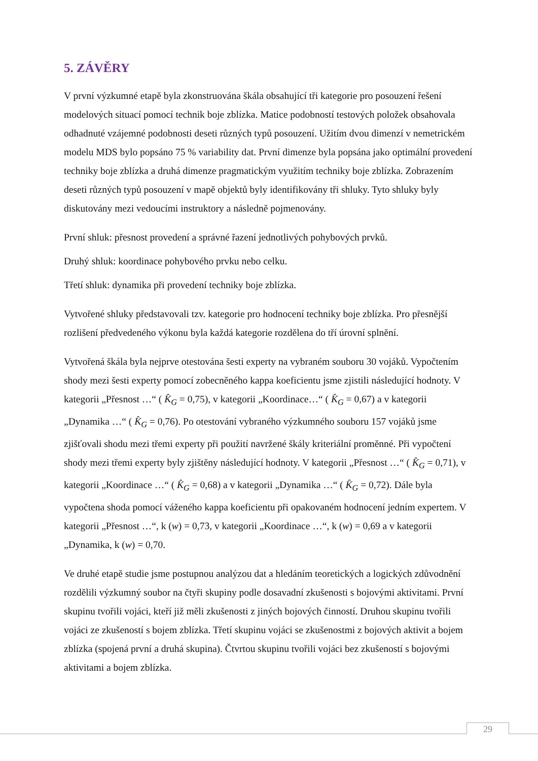5. ZÁVĚRY
V první výzkumné etapě byla zkonstruována škála obsahující tři kategorie pro posouzení řešení modelových situací pomocí technik boje zblízka. Matice podobností testových položek obsahovala odhadnuté vzájemné podobnosti deseti různých typů posouzení. Užitím dvou dimenzí v nemetrickém modelu MDS bylo popsáno 75 % variability dat. První dimenze byla popsána jako optimální provedení techniky boje zblízka a druhá dimenze pragmatickým využitím techniky boje zblízka. Zobrazením deseti různých typů posouzení v mapě objektů byly identifikovány tři shluky. Tyto shluky byly diskutovány mezi vedoucími instruktory a následně pojmenovány.
První shluk: přesnost provedení a správné řazení jednotlivých pohybových prvků.
Druhý shluk: koordinace pohybového prvku nebo celku.
Třetí shluk: dynamika při provedení techniky boje zblízka.
Vytvořené shluky představovali tzv. kategorie pro hodnocení techniky boje zblízka. Pro přesnější rozlišení předvedeného výkonu byla každá kategorie rozdělena do tří úrovní splnění.
Vytvořená škála byla nejprve otestována šesti experty na vybraném souboru 30 vojáků. Vypočtením shody mezi šesti experty pomocí zobecněného kappa koeficientu jsme zjistili následující hodnoty. V kategorii „Přesnost …“ ( K̂<sub>G</sub> = 0,75), v kategorii „Koordinace…“ ( K̂<sub>G</sub> = 0,67) a v kategorii „Dynamika …“ ( K̂<sub>G</sub> = 0,76). Po otestování vybraného výzkumného souboru 157 vojáků jsme zjišťovali shodu mezi třemi experty při použití navržené škály kriteriální proměnné. Při vypočtení shody mezi třemi experty byly zjištěny následující hodnoty. V kategorii „Přesnost …“ ( K̂<sub>G</sub> = 0,71), v kategorii „Koordinace …“ ( K̂<sub>G</sub> = 0,68) a v kategorii „Dynamika …“ ( K̂<sub>G</sub> = 0,72). Dále byla vypočtena shoda pomocí váženého kappa koeficientu při opakovaném hodnocení jedním expertem. V kategorii „Přesnost …“, k (w) = 0,73, v kategorii „Koordinace …“, k (w) = 0,69 a v kategorii „Dynamika, k (w) = 0,70.
Ve druhé etapě studie jsme postupnou analýzou dat a hledáním teoretických a logických zdůvodnění rozdělili výzkumný soubor na čtyři skupiny podle dosavadní zkušenosti s bojovými aktivitami. První skupinu tvořili vojáci, kteří již měli zkušenosti z jiných bojových činností. Druhou skupinu tvořili vojáci ze zkušeností s bojem zblízka. Třetí skupinu vojáci se zkušenostmi z bojových aktivit a bojem zblízka (spojená první a druhá skupina). Čtvrtou skupinu tvořili vojáci bez zkušeností s bojovými aktivitami a bojem zblízka.
29